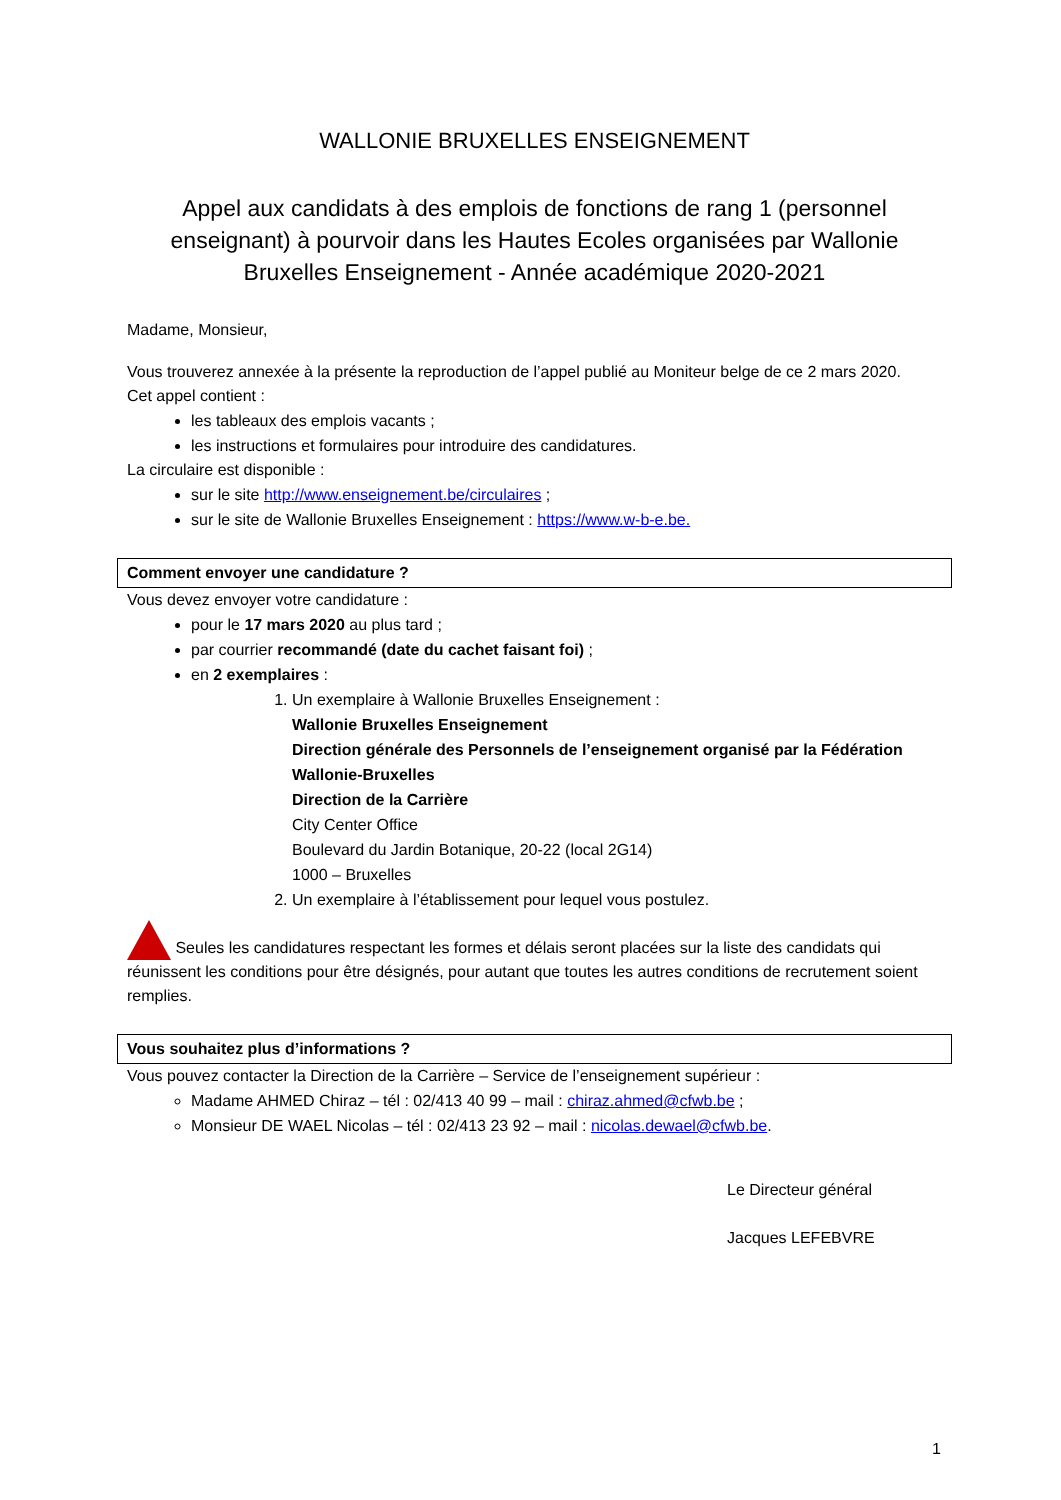WALLONIE BRUXELLES ENSEIGNEMENT
Appel aux candidats à des emplois de fonctions de rang 1 (personnel enseignant) à pourvoir dans les Hautes Ecoles organisées par Wallonie Bruxelles Enseignement - Année académique 2020-2021
Madame, Monsieur,
Vous trouverez annexée à la présente la reproduction de l’appel publié au Moniteur belge de ce 2 mars 2020.
Cet appel contient :
les tableaux des emplois vacants ;
les instructions et formulaires pour introduire des candidatures.
La circulaire est disponible :
sur le site http://www.enseignement.be/circulaires ;
sur le site de Wallonie Bruxelles Enseignement : https://www.w-b-e.be.
Comment envoyer une candidature ?
Vous devez envoyer votre candidature :
pour le 17 mars 2020 au plus tard ;
par courrier recommandé (date du cachet faisant foi) ;
en 2 exemplaires :
1. Un exemplaire à Wallonie Bruxelles Enseignement :
Wallonie Bruxelles Enseignement
Direction générale des Personnels de l’enseignement organisé par la Fédération Wallonie-Bruxelles
Direction de la Carrière
City Center Office
Boulevard du Jardin Botanique, 20-22 (local 2G14)
1000 – Bruxelles
2. Un exemplaire à l’établissement pour lequel vous postulez.
Seules les candidatures respectant les formes et délais seront placées sur la liste des candidats qui réunissent les conditions pour être désignés, pour autant que toutes les autres conditions de recrutement soient remplies.
Vous souhaitez plus d’informations ?
Vous pouvez contacter la Direction de la Carrière – Service de l’enseignement supérieur :
Madame AHMED Chiraz – tél : 02/413 40 99 – mail : chiraz.ahmed@cfwb.be ;
Monsieur DE WAEL Nicolas – tél : 02/413 23 92 – mail : nicolas.dewael@cfwb.be.
Le Directeur général
Jacques LEFEBVRE
1